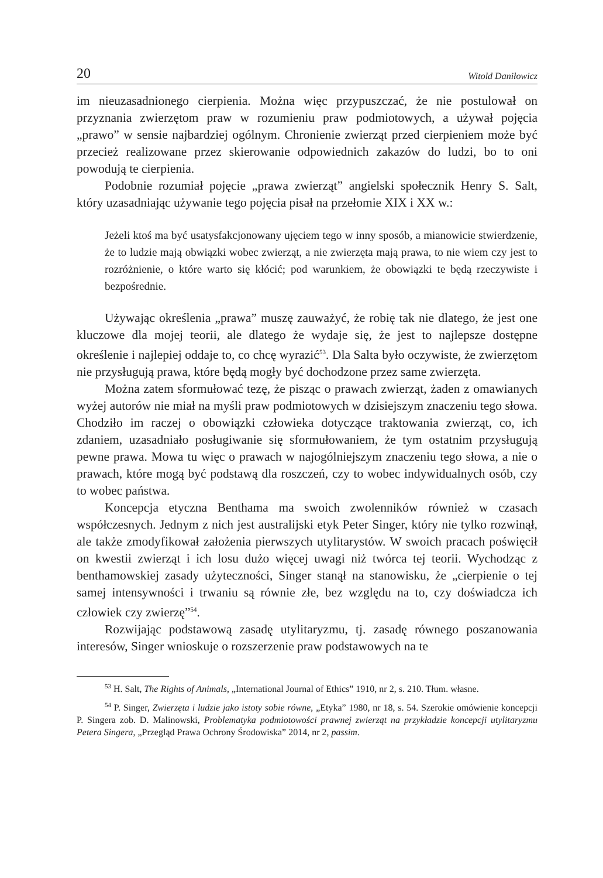20 Witold Daniłowicz
im nieuzasadnionego cierpienia. Można więc przypuszczać, że nie postulował on przyznania zwierzętom praw w rozumieniu praw podmiotowych, a używał pojęcia „prawo” w sensie najbardziej ogólnym. Chronienie zwierząt przed cierpieniem może być przecież realizowane przez skierowanie odpowiednich zakazów do ludzi, bo to oni powodują te cierpienia.
Podobnie rozumiał pojęcie „prawa zwierząt” angielski społecznik Henry S. Salt, który uzasadniając używanie tego pojęcia pisał na przełomie XIX i XX w.:
Jeżeli ktoś ma być usatysfakcjonowany ujęciem tego w inny sposób, a mianowicie stwierdzenie, że to ludzie mają obwiązki wobec zwierząt, a nie zwierzęta mają prawa, to nie wiem czy jest to rozróżnienie, o które warto się kłócić; pod warunkiem, że obowiązki te będą rzeczywiste i bezpośrednie.
Używając określenia „prawa” muszę zauważyć, że robię tak nie dlatego, że jest one kluczowe dla mojej teorii, ale dlatego że wydaje się, że jest to najlepsze dostępne określenie i najlepiej oddaje to, co chcę wyrazić<sup>53</sup>. Dla Salta było oczywiste, że zwierzętom nie przysługują prawa, które będą mogły być dochodzone przez same zwierzęta.
Można zatem sformułować tezę, że pisząc o prawach zwierząt, żaden z omawianych wyżej autorów nie miał na myśli praw podmiotowych w dzisiejszym znaczeniu tego słowa. Chodziło im raczej o obowiązki człowieka dotyczące traktowania zwierząt, co, ich zdaniem, uzasadniało posługiwanie się sformułowaniem, że tym ostatnim przysługują pewne prawa. Mowa tu więc o prawach w najogólniejszym znaczeniu tego słowa, a nie o prawach, które mogą być podstawą dla roszczeń, czy to wobec indywidualnych osób, czy to wobec państwa.
Koncepcja etyczna Benthama ma swoich zwolenników również w czasach współczesnych. Jednym z nich jest australijski etyk Peter Singer, który nie tylko rozwinął, ale także zmodyfikował założenia pierwszych utylitarystów. W swoich pracach poświęcił on kwestii zwierząt i ich losu dużo więcej uwagi niż twórca tej teorii. Wychodząc z benthamowskiej zasady użyteczności, Singer stanął na stanowisku, że „cierpienie o tej samej intensywności i trwaniu są równie złe, bez względu na to, czy doświadcza ich człowiek czy zwierzę”<sup>54</sup>.
Rozwijając podstawową zasadę utylitaryzmu, tj. zasadę równego poszanowania interesów, Singer wnioskuje o rozszerzenie praw podstawowych na te
<sup>53</sup> H. Salt, The Rights of Animals, „International Journal of Ethics” 1910, nr 2, s. 210. Tłum. własne.
<sup>54</sup> P. Singer, Zwierzęta i ludzie jako istoty sobie równe, „Etyka” 1980, nr 18, s. 54. Szerokie omówienie koncepcji P. Singera zob. D. Malinowski, Problematyka podmiotowości prawnej zwierząt na przykładzie koncepcji utylitaryzmu Petera Singera, „Przegląd Prawa Ochrony Środowiska” 2014, nr 2, passim.